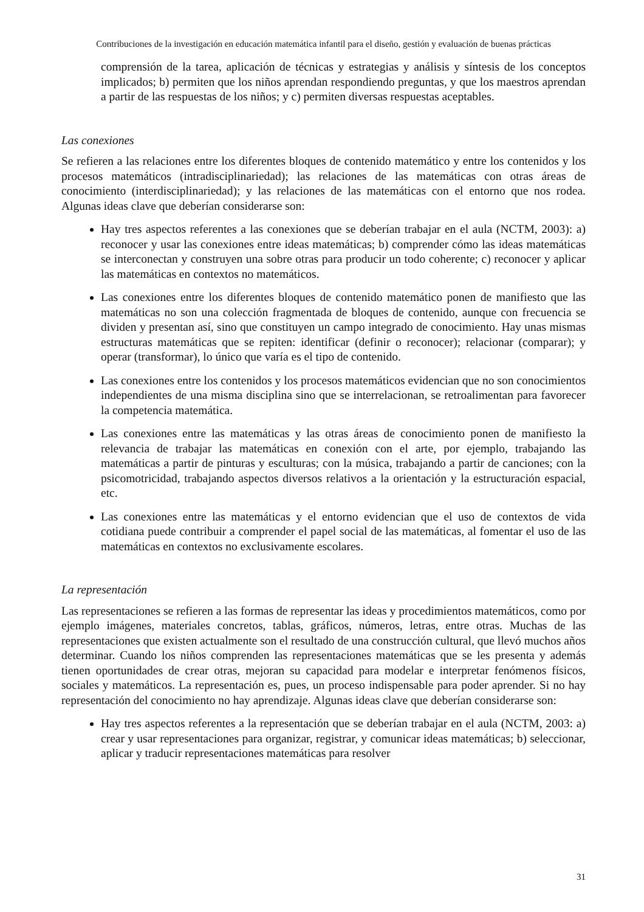Contribuciones de la investigación en educación matemática infantil para el diseño, gestión y evaluación de buenas prácticas
comprensión de la tarea, aplicación de técnicas y estrategias y análisis y síntesis de los conceptos implicados; b) permiten que los niños aprendan respondiendo preguntas, y que los maestros aprendan a partir de las respuestas de los niños; y c) permiten diversas respuestas aceptables.
Las conexiones
Se refieren a las relaciones entre los diferentes bloques de contenido matemático y entre los contenidos y los procesos matemáticos (intradisciplinariedad); las relaciones de las matemáticas con otras áreas de conocimiento (interdisciplinariedad); y las relaciones de las matemáticas con el entorno que nos rodea. Algunas ideas clave que deberían considerarse son:
Hay tres aspectos referentes a las conexiones que se deberían trabajar en el aula (NCTM, 2003): a) reconocer y usar las conexiones entre ideas matemáticas; b) comprender cómo las ideas matemáticas se interconectan y construyen una sobre otras para producir un todo coherente; c) reconocer y aplicar las matemáticas en contextos no matemáticos.
Las conexiones entre los diferentes bloques de contenido matemático ponen de manifiesto que las matemáticas no son una colección fragmentada de bloques de contenido, aunque con frecuencia se dividen y presentan así, sino que constituyen un campo integrado de conocimiento. Hay unas mismas estructuras matemáticas que se repiten: identificar (definir o reconocer); relacionar (comparar); y operar (transformar), lo único que varía es el tipo de contenido.
Las conexiones entre los contenidos y los procesos matemáticos evidencian que no son conocimientos independientes de una misma disciplina sino que se interrelacionan, se retroalimentan para favorecer la competencia matemática.
Las conexiones entre las matemáticas y las otras áreas de conocimiento ponen de manifiesto la relevancia de trabajar las matemáticas en conexión con el arte, por ejemplo, trabajando las matemáticas a partir de pinturas y esculturas; con la música, trabajando a partir de canciones; con la psicomotricidad, trabajando aspectos diversos relativos a la orientación y la estructuración espacial, etc.
Las conexiones entre las matemáticas y el entorno evidencian que el uso de contextos de vida cotidiana puede contribuir a comprender el papel social de las matemáticas, al fomentar el uso de las matemáticas en contextos no exclusivamente escolares.
La representación
Las representaciones se refieren a las formas de representar las ideas y procedimientos matemáticos, como por ejemplo imágenes, materiales concretos, tablas, gráficos, números, letras, entre otras. Muchas de las representaciones que existen actualmente son el resultado de una construcción cultural, que llevó muchos años determinar. Cuando los niños comprenden las representaciones matemáticas que se les presenta y además tienen oportunidades de crear otras, mejoran su capacidad para modelar e interpretar fenómenos físicos, sociales y matemáticos. La representación es, pues, un proceso indispensable para poder aprender. Si no hay representación del conocimiento no hay aprendizaje. Algunas ideas clave que deberían considerarse son:
Hay tres aspectos referentes a la representación que se deberían trabajar en el aula (NCTM, 2003: a) crear y usar representaciones para organizar, registrar, y comunicar ideas matemáticas; b) seleccionar, aplicar y traducir representaciones matemáticas para resolver
31